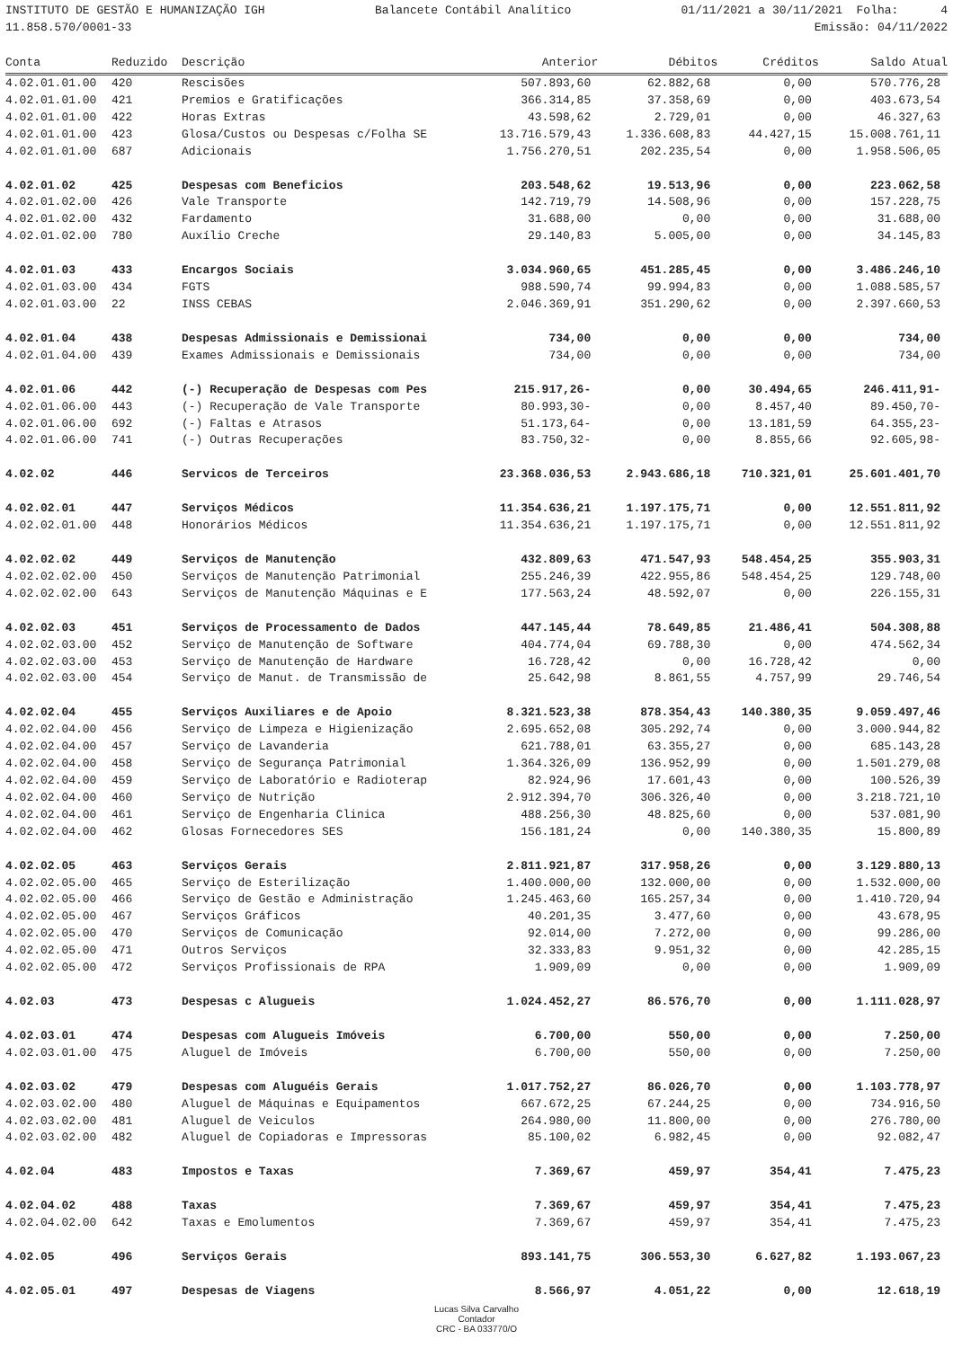INSTITUTO DE GESTÃO E HUMANIZAÇÃO IGH Balancete Contábil Analítico 01/11/2021 a 30/11/2021 Folha: 4
11.858.570/0001-33 Emissão: 04/11/2022
| Conta | Reduzido | Descrição | Anterior | Débitos | Créditos | Saldo Atual |
| --- | --- | --- | --- | --- | --- | --- |
| 4.02.01.01.00 | 420 | Rescisões | 507.893,60 | 62.882,68 | 0,00 | 570.776,28 |
| 4.02.01.01.00 | 421 | Premios e Gratificações | 366.314,85 | 37.358,69 | 0,00 | 403.673,54 |
| 4.02.01.01.00 | 422 | Horas Extras | 43.598,62 | 2.729,01 | 0,00 | 46.327,63 |
| 4.02.01.01.00 | 423 | Glosa/Custos ou Despesas c/Folha SE | 13.716.579,43 | 1.336.608,83 | 44.427,15 | 15.008.761,11 |
| 4.02.01.01.00 | 687 | Adicionais | 1.756.270,51 | 202.235,54 | 0,00 | 1.958.506,05 |
| 4.02.01.02 | 425 | Despesas com Beneficios | 203.548,62 | 19.513,96 | 0,00 | 223.062,58 |
| 4.02.01.02.00 | 426 | Vale Transporte | 142.719,79 | 14.508,96 | 0,00 | 157.228,75 |
| 4.02.01.02.00 | 432 | Fardamento | 31.688,00 | 0,00 | 0,00 | 31.688,00 |
| 4.02.01.02.00 | 780 | Auxílio Creche | 29.140,83 | 5.005,00 | 0,00 | 34.145,83 |
| 4.02.01.03 | 433 | Encargos Sociais | 3.034.960,65 | 451.285,45 | 0,00 | 3.486.246,10 |
| 4.02.01.03.00 | 434 | FGTS | 988.590,74 | 99.994,83 | 0,00 | 1.088.585,57 |
| 4.02.01.03.00 | 22 | INSS CEBAS | 2.046.369,91 | 351.290,62 | 0,00 | 2.397.660,53 |
| 4.02.01.04 | 438 | Despesas Admissionais e Demissionai | 734,00 | 0,00 | 0,00 | 734,00 |
| 4.02.01.04.00 | 439 | Exames Admissionais e Demissionais | 734,00 | 0,00 | 0,00 | 734,00 |
| 4.02.01.06 | 442 | (-) Recuperação de Despesas com Pes | 215.917,26- | 0,00 | 30.494,65 | 246.411,91- |
| 4.02.01.06.00 | 443 | (-) Recuperação de Vale Transporte | 80.993,30- | 0,00 | 8.457,40 | 89.450,70- |
| 4.02.01.06.00 | 692 | (-) Faltas e Atrasos | 51.173,64- | 0,00 | 13.181,59 | 64.355,23- |
| 4.02.01.06.00 | 741 | (-) Outras Recuperações | 83.750,32- | 0,00 | 8.855,66 | 92.605,98- |
| 4.02.02 | 446 | Servicos de Terceiros | 23.368.036,53 | 2.943.686,18 | 710.321,01 | 25.601.401,70 |
| 4.02.02.01 | 447 | Serviços Médicos | 11.354.636,21 | 1.197.175,71 | 0,00 | 12.551.811,92 |
| 4.02.02.01.00 | 448 | Honorários Médicos | 11.354.636,21 | 1.197.175,71 | 0,00 | 12.551.811,92 |
| 4.02.02.02 | 449 | Serviços de Manutenção | 432.809,63 | 471.547,93 | 548.454,25 | 355.903,31 |
| 4.02.02.02.00 | 450 | Serviços de Manutenção Patrimonial | 255.246,39 | 422.955,86 | 548.454,25 | 129.748,00 |
| 4.02.02.02.00 | 643 | Serviços de Manutenção Máquinas e E | 177.563,24 | 48.592,07 | 0,00 | 226.155,31 |
| 4.02.02.03 | 451 | Serviços de Processamento de Dados | 447.145,44 | 78.649,85 | 21.486,41 | 504.308,88 |
| 4.02.02.03.00 | 452 | Serviço de Manutenção de Software | 404.774,04 | 69.788,30 | 0,00 | 474.562,34 |
| 4.02.02.03.00 | 453 | Serviço de Manutenção de Hardware | 16.728,42 | 0,00 | 16.728,42 | 0,00 |
| 4.02.02.03.00 | 454 | Serviço de Manut. de Transmissão de | 25.642,98 | 8.861,55 | 4.757,99 | 29.746,54 |
| 4.02.02.04 | 455 | Serviços Auxiliares e de Apoio | 8.321.523,38 | 878.354,43 | 140.380,35 | 9.059.497,46 |
| 4.02.02.04.00 | 456 | Serviço de Limpeza e Higienização | 2.695.652,08 | 305.292,74 | 0,00 | 3.000.944,82 |
| 4.02.02.04.00 | 457 | Serviço de Lavanderia | 621.788,01 | 63.355,27 | 0,00 | 685.143,28 |
| 4.02.02.04.00 | 458 | Serviço de Segurança Patrimonial | 1.364.326,09 | 136.952,99 | 0,00 | 1.501.279,08 |
| 4.02.02.04.00 | 459 | Serviço de Laboratório e Radioterap | 82.924,96 | 17.601,43 | 0,00 | 100.526,39 |
| 4.02.02.04.00 | 460 | Serviço de Nutrição | 2.912.394,70 | 306.326,40 | 0,00 | 3.218.721,10 |
| 4.02.02.04.00 | 461 | Serviço de Engenharia Clinica | 488.256,30 | 48.825,60 | 0,00 | 537.081,90 |
| 4.02.02.04.00 | 462 | Glosas Fornecedores SES | 156.181,24 | 0,00 | 140.380,35 | 15.800,89 |
| 4.02.02.05 | 463 | Serviços Gerais | 2.811.921,87 | 317.958,26 | 0,00 | 3.129.880,13 |
| 4.02.02.05.00 | 465 | Serviço de Esterilização | 1.400.000,00 | 132.000,00 | 0,00 | 1.532.000,00 |
| 4.02.02.05.00 | 466 | Serviço de Gestão e Administração | 1.245.463,60 | 165.257,34 | 0,00 | 1.410.720,94 |
| 4.02.02.05.00 | 467 | Serviços Gráficos | 40.201,35 | 3.477,60 | 0,00 | 43.678,95 |
| 4.02.02.05.00 | 470 | Serviços de Comunicação | 92.014,00 | 7.272,00 | 0,00 | 99.286,00 |
| 4.02.02.05.00 | 471 | Outros Serviços | 32.333,83 | 9.951,32 | 0,00 | 42.285,15 |
| 4.02.02.05.00 | 472 | Serviços Profissionais de RPA | 1.909,09 | 0,00 | 0,00 | 1.909,09 |
| 4.02.03 | 473 | Despesas c Alugueis | 1.024.452,27 | 86.576,70 | 0,00 | 1.111.028,97 |
| 4.02.03.01 | 474 | Despesas com Alugueis Imóveis | 6.700,00 | 550,00 | 0,00 | 7.250,00 |
| 4.02.03.01.00 | 475 | Aluguel de Imóveis | 6.700,00 | 550,00 | 0,00 | 7.250,00 |
| 4.02.03.02 | 479 | Despesas com Aluguéis Gerais | 1.017.752,27 | 86.026,70 | 0,00 | 1.103.778,97 |
| 4.02.03.02.00 | 480 | Aluguel de Máquinas e Equipamentos | 667.672,25 | 67.244,25 | 0,00 | 734.916,50 |
| 4.02.03.02.00 | 481 | Aluguel de Veiculos | 264.980,00 | 11.800,00 | 0,00 | 276.780,00 |
| 4.02.03.02.00 | 482 | Aluguel de Copiadoras e Impressoras | 85.100,02 | 6.982,45 | 0,00 | 92.082,47 |
| 4.02.04 | 483 | Impostos e Taxas | 7.369,67 | 459,97 | 354,41 | 7.475,23 |
| 4.02.04.02 | 488 | Taxas | 7.369,67 | 459,97 | 354,41 | 7.475,23 |
| 4.02.04.02.00 | 642 | Taxas e Emolumentos | 7.369,67 | 459,97 | 354,41 | 7.475,23 |
| 4.02.05 | 496 | Serviços Gerais | 893.141,75 | 306.553,30 | 6.627,82 | 1.193.067,23 |
| 4.02.05.01 | 497 | Despesas de Viagens | 8.566,97 | 4.051,22 | 0,00 | 12.618,19 |
Lucas Silva Carvalho
Contador
CRC - BA 033770/O